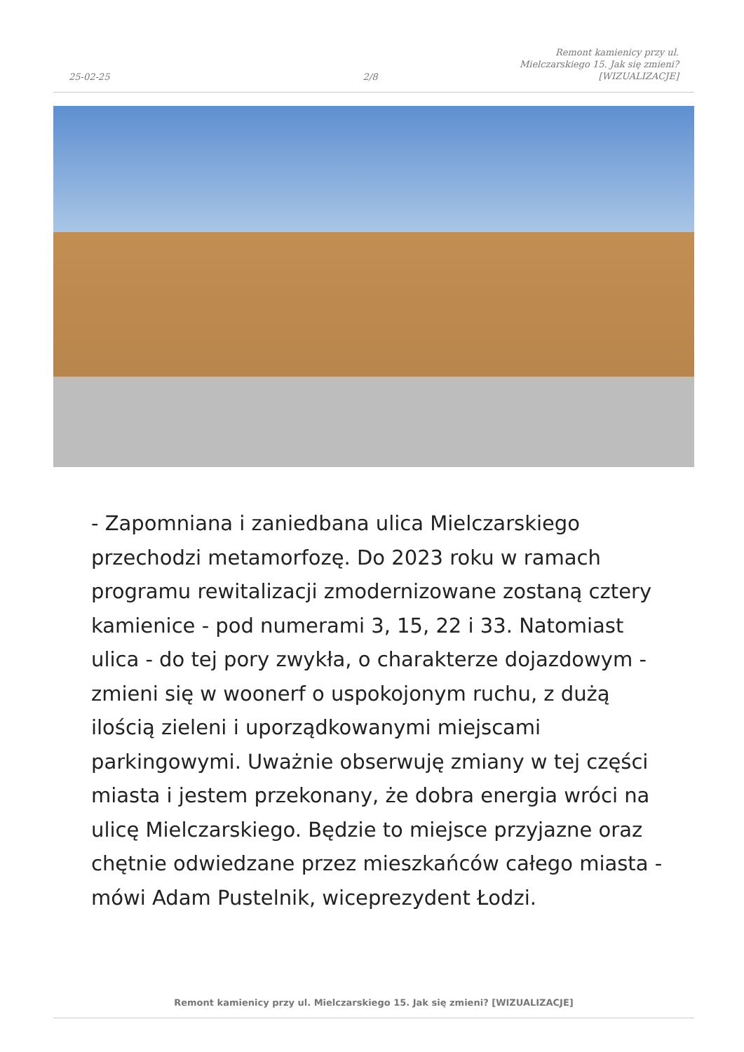25-02-25
2/8
Remont kamienicy przy ul.
Mielczarskiego 15. Jak się zmieni?
[WIZUALIZACJE]
- Zapomniana i zaniedbana ulica Mielczarskiego przechodzi metamorfozę. Do 2023 roku w ramach programu rewitalizacji zmodernizowane zostaną cztery kamienice - pod numerami 3, 15, 22 i 33. Natomiast ulica - do tej pory zwykła, o charakterze dojazdowym - zmieni się w woonerf o uspokojonym ruchu, z dużą ilością zieleni i uporządkowanymi miejscami parkingowymi. Uważnie obserwuję zmiany w tej części miasta i jestem przekonany, że dobra energia wróci na ulicę Mielczarskiego. Będzie to miejsce przyjazne oraz chętnie odwiedzane przez mieszkańców całego miasta - mówi Adam Pustelnik, wiceprezydent Łodzi.
Remont kamienicy przy ul. Mielczarskiego 15. Jak się zmieni? [WIZUALIZACJE]